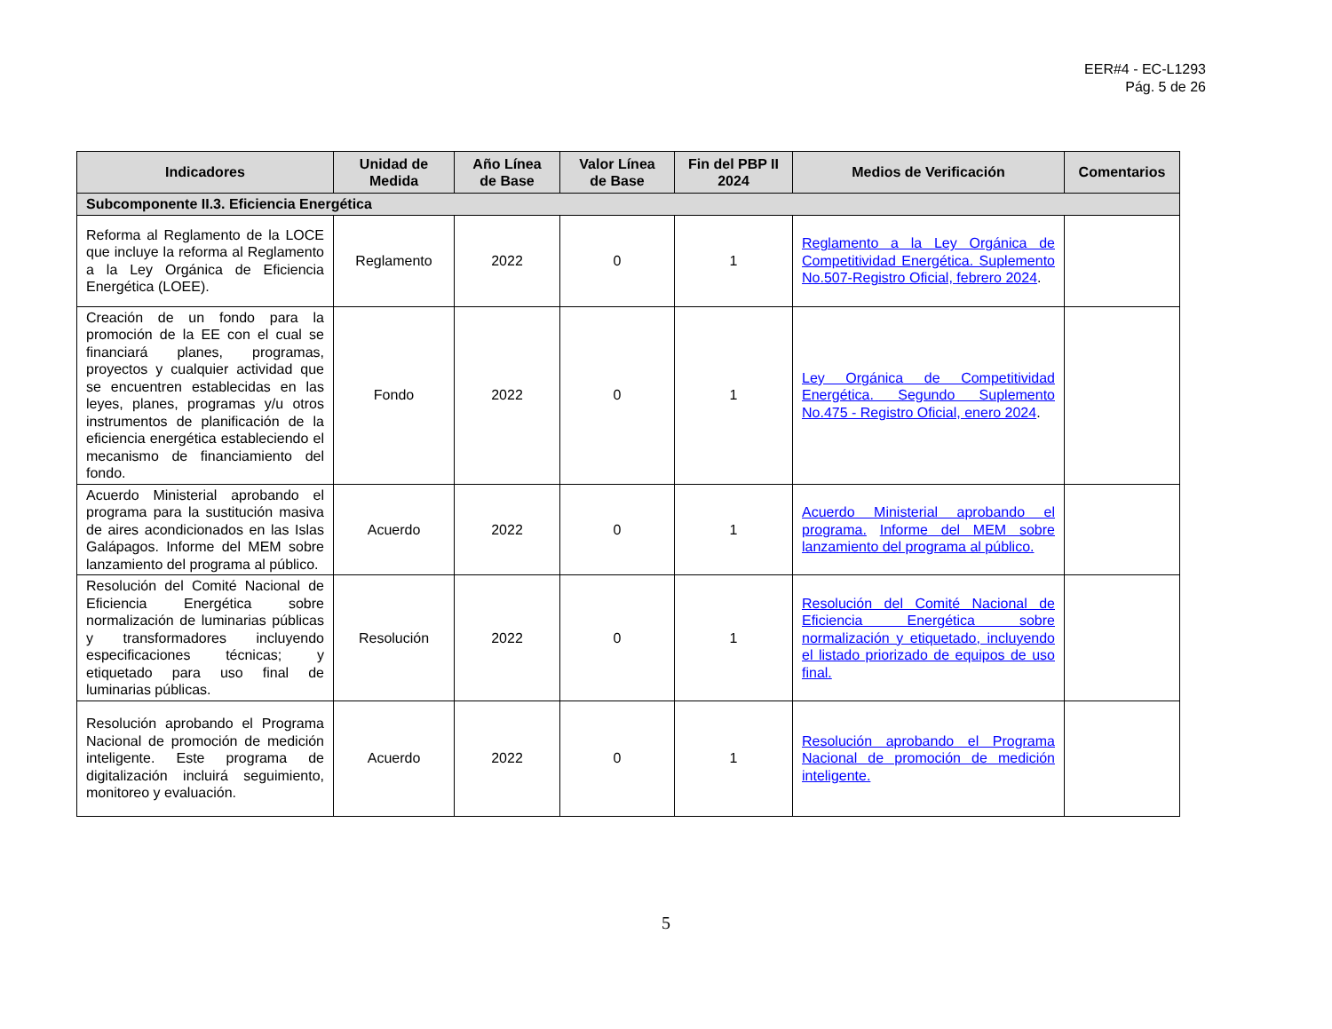EER#4 - EC-L1293
Pág. 5 de 26
| Indicadores | Unidad de Medida | Año Línea de Base | Valor Línea de Base | Fin del PBP II 2024 | Medios de Verificación | Comentarios |
| --- | --- | --- | --- | --- | --- | --- |
| Subcomponente II.3. Eficiencia Energética | | | | | | |
| Reforma al Reglamento de la LOCE que incluye la reforma al Reglamento a la Ley Orgánica de Eficiencia Energética (LOEE). | Reglamento | 2022 | 0 | 1 | Reglamento a la Ley Orgánica de Competitividad Energética. Suplemento No.507-Registro Oficial, febrero 2024 . | |
| Creación de un fondo para la promoción de la EE con el cual se financiará planes, programas, proyectos y cualquier actividad que se encuentren establecidas en las leyes, planes, programas y/u otros instrumentos de planificación de la eficiencia energética estableciendo el mecanismo de financiamiento del fondo. | Fondo | 2022 | 0 | 1 | Ley Orgánica de Competitividad Energética. Segundo Suplemento No.475 - Registro Oficial, enero 2024 . | |
| Acuerdo Ministerial aprobando el programa para la sustitución masiva de aires acondicionados en las Islas Galápagos. Informe del MEM sobre lanzamiento del programa al público. | Acuerdo | 2022 | 0 | 1 | Acuerdo Ministerial aprobando el programa. Informe del MEM sobre lanzamiento del programa al público. | |
| Resolución del Comité Nacional de Eficiencia Energética sobre normalización de luminarias públicas y transformadores incluyendo especificaciones técnicas; y etiquetado para uso final de luminarias públicas. | Resolución | 2022 | 0 | 1 | Resolución del Comité Nacional de Eficiencia Energética sobre normalización y etiquetado, incluyendo el listado priorizado de equipos de uso final. | |
| Resolución aprobando el Programa Nacional de promoción de medición inteligente. Este programa de digitalización incluirá seguimiento, monitoreo y evaluación. | Acuerdo | 2022 | 0 | 1 | Resolución aprobando el Programa Nacional de promoción de medición inteligente. | |
5